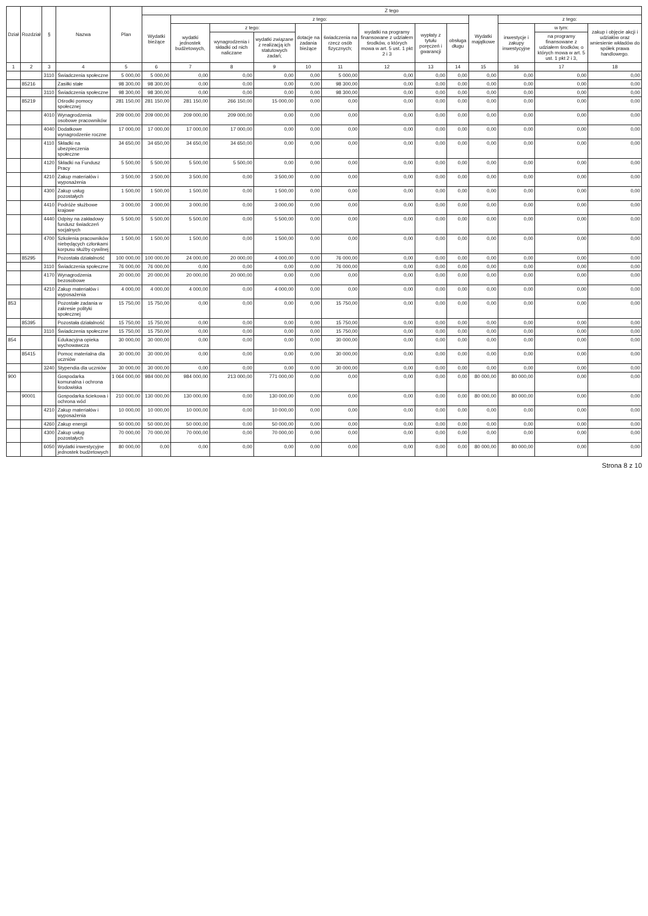| Dział | Rozdział | § | Nazwa | Plan | Z tego | | | | | | | | | | | | |
| --- | --- | --- | --- | --- | --- | --- | --- | --- | --- | --- | --- | --- | --- | --- | --- | --- | --- |
| | | | | | Wydatki bieżące | z tego: | | | | | | | | Wydatki majątkowe | z tego: | | |
| | | | | | | wydatki jednostek budżetowych, | z tego: | | dotacje na zadania bieżące | świadczenia na rzecz osób fizycznych; | wydatki na programy finansowane z udziałem środków, o których mowa w art. 5 ust. 1 pkt 2 i 3 | wypłaty z tytułu poręczeń i gwarancji | obsługa długu | | inwestycje i zakupy inwestycyjne | w tym: | zakup i objęcie akcji i udziałów oraz wniesienie wkładów do spółek prawa handlowego. |
| | | | | | | | wynagrodzenia i składki od nich naliczane | wydatki związane z realizacją ich statutowych zadań; | | | | | | | | na programy finansowane z udziałem środków, o których mowa w art. 5 ust. 1 pkt 2 i 3, | |
| 1 | 2 | 3 | 4 | 5 | 6 | 7 | 8 | 9 | 10 | 11 | 12 | 13 | 14 | 15 | 16 | 17 | 18 |
| | | 3110 | Świadczenia społeczne | 5 000,00 | 5 000,00 | 0,00 | 0,00 | 0,00 | 0,00 | 5 000,00 | 0,00 | 0,00 | 0,00 | 0,00 | 0,00 | 0,00 | 0,00 |
| | 85216 | | Zasiłki stałe | 98 300,00 | 98 300,00 | 0,00 | 0,00 | 0,00 | 0,00 | 98 300,00 | 0,00 | 0,00 | 0,00 | 0,00 | 0,00 | 0,00 | 0,00 |
| | | 3110 | Świadczenia społeczne | 98 300,00 | 98 300,00 | 0,00 | 0,00 | 0,00 | 0,00 | 98 300,00 | 0,00 | 0,00 | 0,00 | 0,00 | 0,00 | 0,00 | 0,00 |
| | 85219 | | Ośrodki pomocy społecznej | 281 150,00 | 281 150,00 | 281 150,00 | 266 150,00 | 15 000,00 | 0,00 | 0,00 | 0,00 | 0,00 | 0,00 | 0,00 | 0,00 | 0,00 | 0,00 |
| | | 4010 | Wynagrodzenia osobowe pracowników | 209 000,00 | 209 000,00 | 209 000,00 | 209 000,00 | 0,00 | 0,00 | 0,00 | 0,00 | 0,00 | 0,00 | 0,00 | 0,00 | 0,00 | 0,00 |
| | | 4040 | Dodatkowe wynagrodzenie roczne | 17 000,00 | 17 000,00 | 17 000,00 | 17 000,00 | 0,00 | 0,00 | 0,00 | 0,00 | 0,00 | 0,00 | 0,00 | 0,00 | 0,00 | 0,00 |
| | | 4110 | Składki na ubezpieczenia społeczne | 34 650,00 | 34 650,00 | 34 650,00 | 34 650,00 | 0,00 | 0,00 | 0,00 | 0,00 | 0,00 | 0,00 | 0,00 | 0,00 | 0,00 | 0,00 |
| | | 4120 | Składki na Fundusz Pracy | 5 500,00 | 5 500,00 | 5 500,00 | 5 500,00 | 0,00 | 0,00 | 0,00 | 0,00 | 0,00 | 0,00 | 0,00 | 0,00 | 0,00 | 0,00 |
| | | 4210 | Zakup materiałów i wyposażenia | 3 500,00 | 3 500,00 | 3 500,00 | 0,00 | 3 500,00 | 0,00 | 0,00 | 0,00 | 0,00 | 0,00 | 0,00 | 0,00 | 0,00 | 0,00 |
| | | 4300 | Zakup usług pozostałych | 1 500,00 | 1 500,00 | 1 500,00 | 0,00 | 1 500,00 | 0,00 | 0,00 | 0,00 | 0,00 | 0,00 | 0,00 | 0,00 | 0,00 | 0,00 |
| | | 4410 | Podróże służbowe krajowe | 3 000,00 | 3 000,00 | 3 000,00 | 0,00 | 3 000,00 | 0,00 | 0,00 | 0,00 | 0,00 | 0,00 | 0,00 | 0,00 | 0,00 | 0,00 |
| | | 4440 | Odpisy na zakładowy fundusz świadczeń socjalnych | 5 500,00 | 5 500,00 | 5 500,00 | 0,00 | 5 500,00 | 0,00 | 0,00 | 0,00 | 0,00 | 0,00 | 0,00 | 0,00 | 0,00 | 0,00 |
| | | 4700 | Szkolenia pracowników niebędących członkami korpusu służby cywilnej | 1 500,00 | 1 500,00 | 1 500,00 | 0,00 | 1 500,00 | 0,00 | 0,00 | 0,00 | 0,00 | 0,00 | 0,00 | 0,00 | 0,00 | 0,00 |
| | 85295 | | Pozostała działalność | 100 000,00 | 100 000,00 | 24 000,00 | 20 000,00 | 4 000,00 | 0,00 | 76 000,00 | 0,00 | 0,00 | 0,00 | 0,00 | 0,00 | 0,00 | 0,00 |
| | | 3110 | Świadczenia społeczne | 76 000,00 | 76 000,00 | 0,00 | 0,00 | 0,00 | 0,00 | 76 000,00 | 0,00 | 0,00 | 0,00 | 0,00 | 0,00 | 0,00 | 0,00 |
| | | 4170 | Wynagrodzenia bezosobowe | 20 000,00 | 20 000,00 | 20 000,00 | 20 000,00 | 0,00 | 0,00 | 0,00 | 0,00 | 0,00 | 0,00 | 0,00 | 0,00 | 0,00 | 0,00 |
| | | 4210 | Zakup materiałów i wyposażenia | 4 000,00 | 4 000,00 | 4 000,00 | 0,00 | 4 000,00 | 0,00 | 0,00 | 0,00 | 0,00 | 0,00 | 0,00 | 0,00 | 0,00 | 0,00 |
| 853 | | | Pozostałe zadania w zakresie polityki społecznej | 15 750,00 | 15 750,00 | 0,00 | 0,00 | 0,00 | 0,00 | 15 750,00 | 0,00 | 0,00 | 0,00 | 0,00 | 0,00 | 0,00 | 0,00 |
| | 85395 | | Pozostała działalność | 15 750,00 | 15 750,00 | 0,00 | 0,00 | 0,00 | 0,00 | 15 750,00 | 0,00 | 0,00 | 0,00 | 0,00 | 0,00 | 0,00 | 0,00 |
| | | 3110 | Świadczenia społeczne | 15 750,00 | 15 750,00 | 0,00 | 0,00 | 0,00 | 0,00 | 15 750,00 | 0,00 | 0,00 | 0,00 | 0,00 | 0,00 | 0,00 | 0,00 |
| 854 | | | Edukacyjna opieka wychowawcza | 30 000,00 | 30 000,00 | 0,00 | 0,00 | 0,00 | 0,00 | 30 000,00 | 0,00 | 0,00 | 0,00 | 0,00 | 0,00 | 0,00 | 0,00 |
| | 85415 | | Pomoc materialna dla uczniów | 30 000,00 | 30 000,00 | 0,00 | 0,00 | 0,00 | 0,00 | 30 000,00 | 0,00 | 0,00 | 0,00 | 0,00 | 0,00 | 0,00 | 0,00 |
| | | 3240 | Stypendia dla uczniów | 30 000,00 | 30 000,00 | 0,00 | 0,00 | 0,00 | 0,00 | 30 000,00 | 0,00 | 0,00 | 0,00 | 0,00 | 0,00 | 0,00 | 0,00 |
| 900 | | | Gospodarka komunalna i ochrona środowiska | 1 064 000,00 | 984 000,00 | 984 000,00 | 213 000,00 | 771 000,00 | 0,00 | 0,00 | 0,00 | 0,00 | 0,00 | 80 000,00 | 80 000,00 | 0,00 | 0,00 |
| | 90001 | | Gospodarka ściekowa i ochrona wód | 210 000,00 | 130 000,00 | 130 000,00 | 0,00 | 130 000,00 | 0,00 | 0,00 | 0,00 | 0,00 | 0,00 | 80 000,00 | 80 000,00 | 0,00 | 0,00 |
| | | 4210 | Zakup materiałów i wyposażenia | 10 000,00 | 10 000,00 | 10 000,00 | 0,00 | 10 000,00 | 0,00 | 0,00 | 0,00 | 0,00 | 0,00 | 0,00 | 0,00 | 0,00 | 0,00 |
| | | 4260 | Zakup energii | 50 000,00 | 50 000,00 | 50 000,00 | 0,00 | 50 000,00 | 0,00 | 0,00 | 0,00 | 0,00 | 0,00 | 0,00 | 0,00 | 0,00 | 0,00 |
| | | 4300 | Zakup usług pozostałych | 70 000,00 | 70 000,00 | 70 000,00 | 0,00 | 70 000,00 | 0,00 | 0,00 | 0,00 | 0,00 | 0,00 | 0,00 | 0,00 | 0,00 | 0,00 |
| | | 6050 | Wydatki inwestycyjne jednostek budżetowych | 80 000,00 | 0,00 | 0,00 | 0,00 | 0,00 | 0,00 | 0,00 | 0,00 | 0,00 | 0,00 | 80 000,00 | 80 000,00 | 0,00 | 0,00 |
Strona 8 z 10